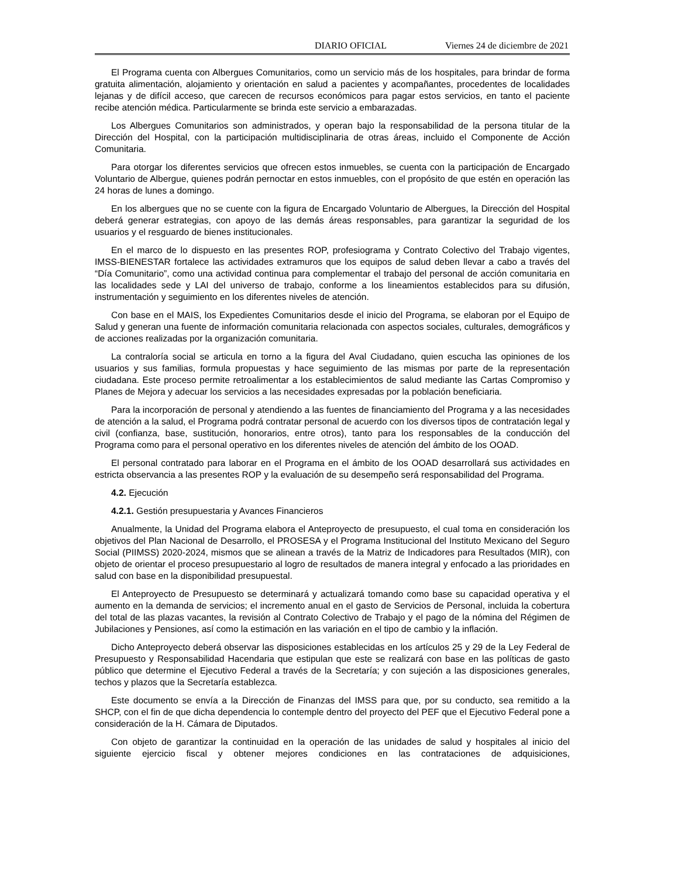DIARIO OFICIAL Viernes 24 de diciembre de 2021
El Programa cuenta con Albergues Comunitarios, como un servicio más de los hospitales, para brindar de forma gratuita alimentación, alojamiento y orientación en salud a pacientes y acompañantes, procedentes de localidades lejanas y de difícil acceso, que carecen de recursos económicos para pagar estos servicios, en tanto el paciente recibe atención médica. Particularmente se brinda este servicio a embarazadas.
Los Albergues Comunitarios son administrados, y operan bajo la responsabilidad de la persona titular de la Dirección del Hospital, con la participación multidisciplinaria de otras áreas, incluido el Componente de Acción Comunitaria.
Para otorgar los diferentes servicios que ofrecen estos inmuebles, se cuenta con la participación de Encargado Voluntario de Albergue, quienes podrán pernoctar en estos inmuebles, con el propósito de que estén en operación las 24 horas de lunes a domingo.
En los albergues que no se cuente con la figura de Encargado Voluntario de Albergues, la Dirección del Hospital deberá generar estrategias, con apoyo de las demás áreas responsables, para garantizar la seguridad de los usuarios y el resguardo de bienes institucionales.
En el marco de lo dispuesto en las presentes ROP, profesiograma y Contrato Colectivo del Trabajo vigentes, IMSS-BIENESTAR fortalece las actividades extramuros que los equipos de salud deben llevar a cabo a través del “Día Comunitario”, como una actividad continua para complementar el trabajo del personal de acción comunitaria en las localidades sede y LAI del universo de trabajo, conforme a los lineamientos establecidos para su difusión, instrumentación y seguimiento en los diferentes niveles de atención.
Con base en el MAIS, los Expedientes Comunitarios desde el inicio del Programa, se elaboran por el Equipo de Salud y generan una fuente de información comunitaria relacionada con aspectos sociales, culturales, demográficos y de acciones realizadas por la organización comunitaria.
La contraloría social se articula en torno a la figura del Aval Ciudadano, quien escucha las opiniones de los usuarios y sus familias, formula propuestas y hace seguimiento de las mismas por parte de la representación ciudadana. Este proceso permite retroalimentar a los establecimientos de salud mediante las Cartas Compromiso y Planes de Mejora y adecuar los servicios a las necesidades expresadas por la población beneficiaria.
Para la incorporación de personal y atendiendo a las fuentes de financiamiento del Programa y a las necesidades de atención a la salud, el Programa podrá contratar personal de acuerdo con los diversos tipos de contratación legal y civil (confianza, base, sustitución, honorarios, entre otros), tanto para los responsables de la conducción del Programa como para el personal operativo en los diferentes niveles de atención del ámbito de los OOAD.
El personal contratado para laborar en el Programa en el ámbito de los OOAD desarrollará sus actividades en estricta observancia a las presentes ROP y la evaluación de su desempeño será responsabilidad del Programa.
4.2. Ejecución
4.2.1. Gestión presupuestaria y Avances Financieros
Anualmente, la Unidad del Programa elabora el Anteproyecto de presupuesto, el cual toma en consideración los objetivos del Plan Nacional de Desarrollo, el PROSESA y el Programa Institucional del Instituto Mexicano del Seguro Social (PIIMSS) 2020-2024, mismos que se alinean a través de la Matriz de Indicadores para Resultados (MIR), con objeto de orientar el proceso presupuestario al logro de resultados de manera integral y enfocado a las prioridades en salud con base en la disponibilidad presupuestal.
El Anteproyecto de Presupuesto se determinará y actualizará tomando como base su capacidad operativa y el aumento en la demanda de servicios; el incremento anual en el gasto de Servicios de Personal, incluida la cobertura del total de las plazas vacantes, la revisión al Contrato Colectivo de Trabajo y el pago de la nómina del Régimen de Jubilaciones y Pensiones, así como la estimación en las variación en el tipo de cambio y la inflación.
Dicho Anteproyecto deberá observar las disposiciones establecidas en los artículos 25 y 29 de la Ley Federal de Presupuesto y Responsabilidad Hacendaria que estipulan que este se realizará con base en las políticas de gasto público que determine el Ejecutivo Federal a través de la Secretaría; y con sujeción a las disposiciones generales, techos y plazos que la Secretaría establezca.
Este documento se envía a la Dirección de Finanzas del IMSS para que, por su conducto, sea remitido a la SHCP, con el fin de que dicha dependencia lo contemple dentro del proyecto del PEF que el Ejecutivo Federal pone a consideración de la H. Cámara de Diputados.
Con objeto de garantizar la continuidad en la operación de las unidades de salud y hospitales al inicio del siguiente ejercicio fiscal y obtener mejores condiciones en las contrataciones de adquisiciones,